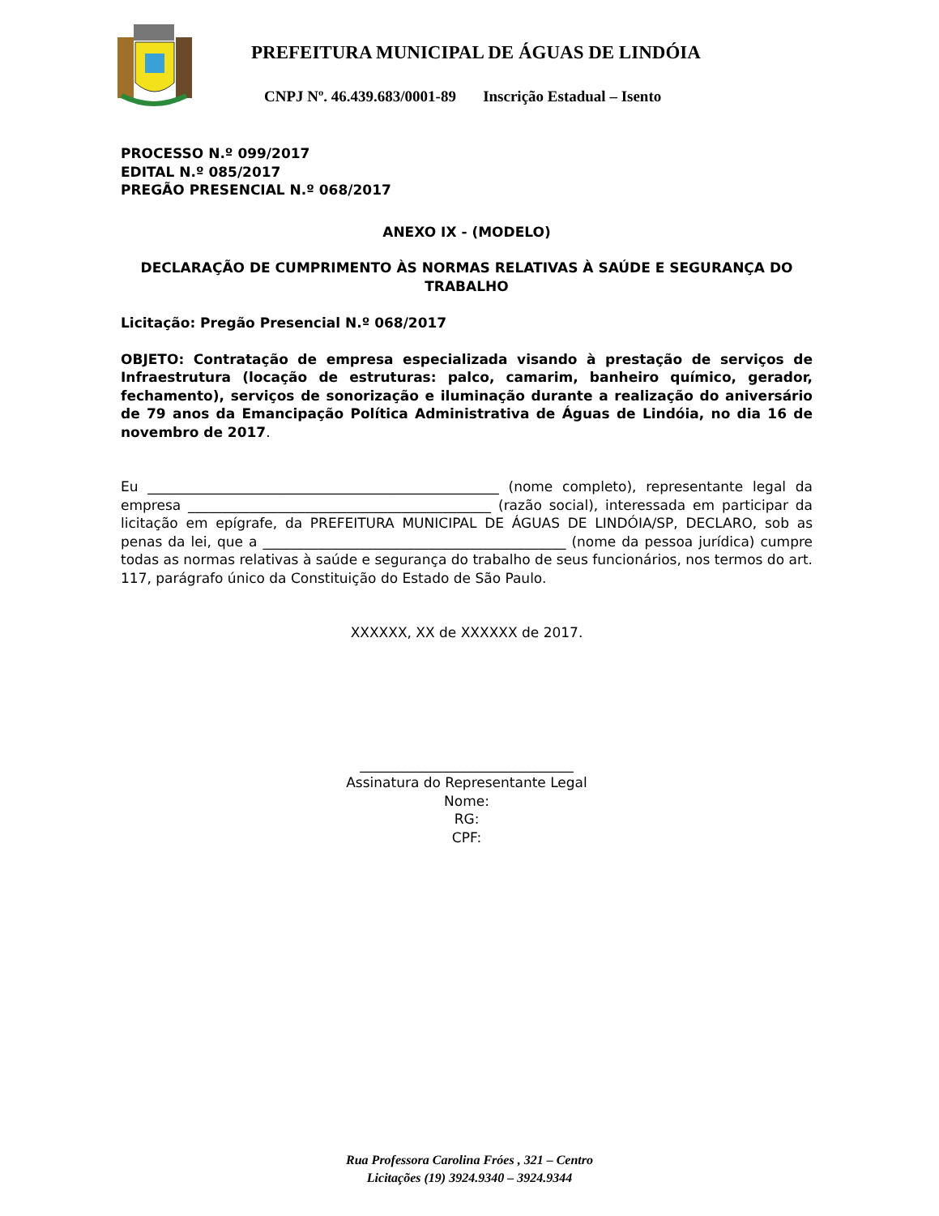PREFEITURA MUNICIPAL DE ÁGUAS DE LINDÓIA
CNPJ Nº. 46.439.683/0001-89 Inscrição Estadual – Isento
PROCESSO N.º 099/2017
EDITAL N.º 085/2017
PREGÃO PRESENCIAL N.º 068/2017
ANEXO IX - (MODELO)
DECLARAÇÃO DE CUMPRIMENTO ÀS NORMAS RELATIVAS À SAÚDE E SEGURANÇA DO TRABALHO
Licitação: Pregão Presencial N.º 068/2017
OBJETO: Contratação de empresa especializada visando à prestação de serviços de Infraestrutura (locação de estruturas: palco, camarim, banheiro químico, gerador, fechamento), serviços de sonorização e iluminação durante a realização do aniversário de 79 anos da Emancipação Política Administrativa de Águas de Lindóia, no dia 16 de novembro de 2017.
Eu ___________________________________________________ (nome completo), representante legal da empresa ____________________________________________ (razão social), interessada em participar da licitação em epígrafe, da PREFEITURA MUNICIPAL DE ÁGUAS DE LINDÓIA/SP, DECLARO, sob as penas da lei, que a ____________________________________________ (nome da pessoa jurídica) cumpre todas as normas relativas à saúde e segurança do trabalho de seus funcionários, nos termos do art. 117, parágrafo único da Constituição do Estado de São Paulo.
XXXXXX, XX de XXXXXX de 2017.
_______________________________
Assinatura do Representante Legal
Nome:
RG:
CPF:
Rua Professora Carolina Fróes , 321 – Centro
Licitações (19) 3924.9340 – 3924.9344